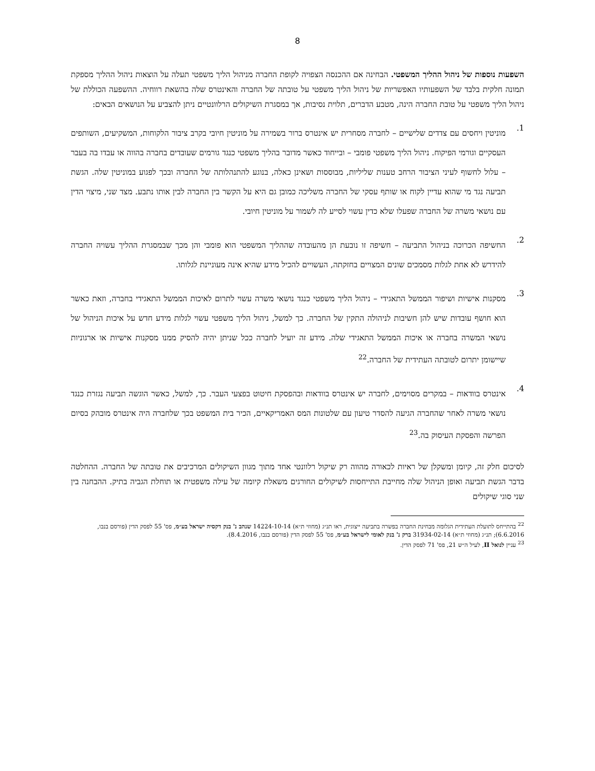8
השפעות נוספות של ניהול ההליך המשפטי. הבחינה אם ההכנסה הצפויה לקופת החברה מניהול הליך משפטי תעלה על הוצאות ניהול ההליך מספקת תמונה חלקית בלבד של השפעותיו האפשריות של ניהול הליך משפטי על טובתה של החברה והאינטרס שלה בהשאת רווחיה. ההשפעה הכוללת של ניהול הליך משפטי על טובת החברה הינה, מטבע הדברים, תלוית נסיבות, אך במסגרת השיקולים הרלוונטיים ניתן להצביע על הנושאים הבאים:
1. מוניטין ויחסים עם צדדים שלישיים – לחברה מסחרית יש אינטרס ברור בשמירה על מוניטין חיובי בקרב ציבור הלקוחות, המשקיעים, השותפים העסקיים וגורמי הפיקוח. ניהול הליך משפטי פומבי – ובייחוד כאשר מדובר בהליך משפטי כנגד גורמים שעובדים בחברה בהווה או עבדו בה בעבר – עלול לחשוף לעיני הציבור הרחב טענות שליליות, מבוססות ושאינן כאלה, בנוגע להתנהלותה של החברה ובכך לפגוע במוניטין שלה. הגשת תביעה נגד מי שהוא עדיין לקוח או שותף עסקי של החברה משליכה כמובן גם היא על הקשר בין החברה לבין אותו נתבע. מצד שני, מיצוי הדין עם נושאי משרה של החברה שפעלו שלא כדין עשוי לסייע לה לשמור על מוניטין חיובי.
2. החשיפה הכרוכה בניהול התביעה – חשיפה זו נובעת הן מהעובדה שההליך המשפטי הוא פומבי והן מכך שבמסגרת ההליך עשויה החברה להידרש לא אחת לגלות מסמכים שונים המצויים בחזקתה, העשויים להכיל מידע שהיא אינה מעוניינת לגלותו.
3. מסקנות אישיות ושיפור הממשל התאגידי – ניהול הליך משפטי כנגד נושאי משרה עשוי לתרום לאיכות הממשל התאגידי בחברה, וזאת כאשר הוא חושף עובדות שיש להן חשיבות לניהולה התקין של החברה. כך למשל, ניהול הליך משפטי עשוי לגלות מידע חדש על איכות הניהול של נושאי המשרה בחברה או איכות הממשל התאגידי שלה. מידע זה יועיל לחברה ככל שניתן יהיה להסיק ממנו מסקנות אישיות או ארגוניות שיישומן יתרום לטובתה העתידית של החברה.<sup>22</sup>
4. אינטרס בוודאות – במקרים מסוימים, לחברה יש אינטרס בוודאות ובהפסקת חיטוט בפצעי העבר. כך, למשל, כאשר הוגשה תביעה נגזרת כנגד נושאי משרה לאחר שהחברה הגיעה להסדר טיעון עם שלטונות המס האמריקאיים, הכיר בית המשפט בכך שלחברה היה אינטרס מובהק בסיום הפרשה והפסקת העיסוק בה.<sup>23</sup>
לסיכום חלק זה, קיומן ומשקלן של ראיות לכאורה מהווה רק שיקול רלוונטי אחד מתוך מגוון השיקולים המרכיבים את טובתה של החברה. ההחלטה בדבר הגשת תביעה ואופן הניהול שלה מחייבת התייחסות לשיקולים החורגים משאלת קיומה של עילה משפטית או תוחלת הגביה בתיק. ההבחנה בין שני סוגי שיקולים
<sup>22</sup> בהתייחס לתועלת העתידית הגלומה מבחינת החברה בפשרה בתביעה ייצוגית, ראו תנ״ג (מחוזי ת״א) 14224-10-14 שנהב נ' בנק דקסיה ישראל בע״מ, פס' 55 לפסק הדין (פורסם בנבו, 6.6.2016); תנ״ג (מחוזי ת״א) 31934-02-14 ברק נ' בנק לאומי לישראל בע״מ, פס' 55 לפסק הדין (פורסם בנבו, 8.4.2016).
<sup>23</sup> עניין לנואל II, לעיל ה״ש 21, פס' 71 לפסק הדין.